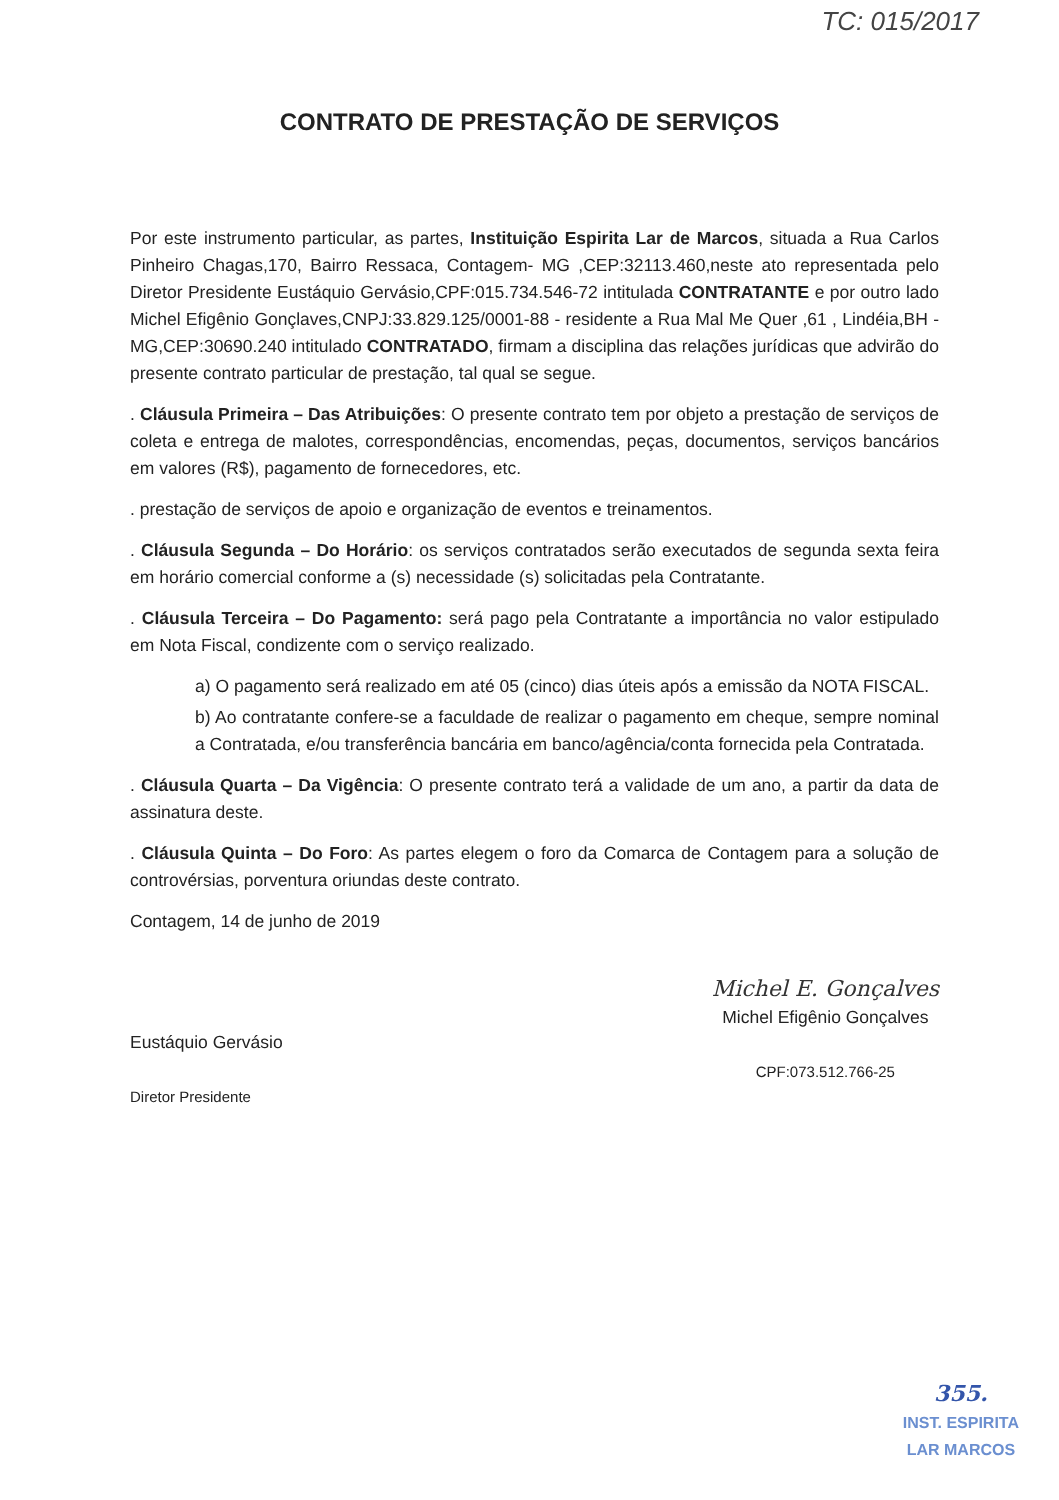TC: 015/2017
CONTRATO DE PRESTAÇÃO DE SERVIÇOS
Por este instrumento particular, as partes, Instituição Espirita Lar de Marcos, situada a Rua Carlos Pinheiro Chagas,170, Bairro Ressaca, Contagem- MG ,CEP:32113.460,neste ato representada pelo Diretor Presidente Eustáquio Gervásio,CPF:015.734.546-72 intitulada CONTRATANTE e por outro lado Michel Efigênio Gonçlaves,CNPJ:33.829.125/0001-88 - residente a Rua Mal Me Quer ,61 , Lindéia,BH - MG,CEP:30690.240 intitulado CONTRATADO, firmam a disciplina das relações jurídicas que advirão do presente contrato particular de prestação, tal qual se segue.
. Cláusula Primeira – Das Atribuições: O presente contrato tem por objeto a prestação de serviços de coleta e entrega de malotes, correspondências, encomendas, peças, documentos, serviços bancários em valores (R$), pagamento de fornecedores, etc.
. prestação de serviços de apoio e organização de eventos e treinamentos.
. Cláusula Segunda – Do Horário: os serviços contratados serão executados de segunda sexta feira em horário comercial conforme a (s) necessidade (s) solicitadas pela Contratante.
. Cláusula Terceira – Do Pagamento: será pago pela Contratante a importância no valor estipulado em Nota Fiscal, condizente com o serviço realizado.
a) O pagamento será realizado em até 05 (cinco) dias úteis após a emissão da NOTA FISCAL.
b) Ao contratante confere-se a faculdade de realizar o pagamento em cheque, sempre nominal a Contratada, e/ou transferência bancária em banco/agência/conta fornecida pela Contratada.
. Cláusula Quarta – Da Vigência: O presente contrato terá a validade de um ano, a partir da data de assinatura deste.
. Cláusula Quinta – Do Foro: As partes elegem o foro da Comarca de Contagem para a solução de controvérsias, porventura oriundas deste contrato.
Contagem, 14 de junho de 2019
Eustáquio Gervásio
Diretor Presidente
Michel E. Gonçalves
Michel Efigênio Gonçalves
CPF:073.512.766-25
355.
INST. ESPIRITA
LAR MARCOS